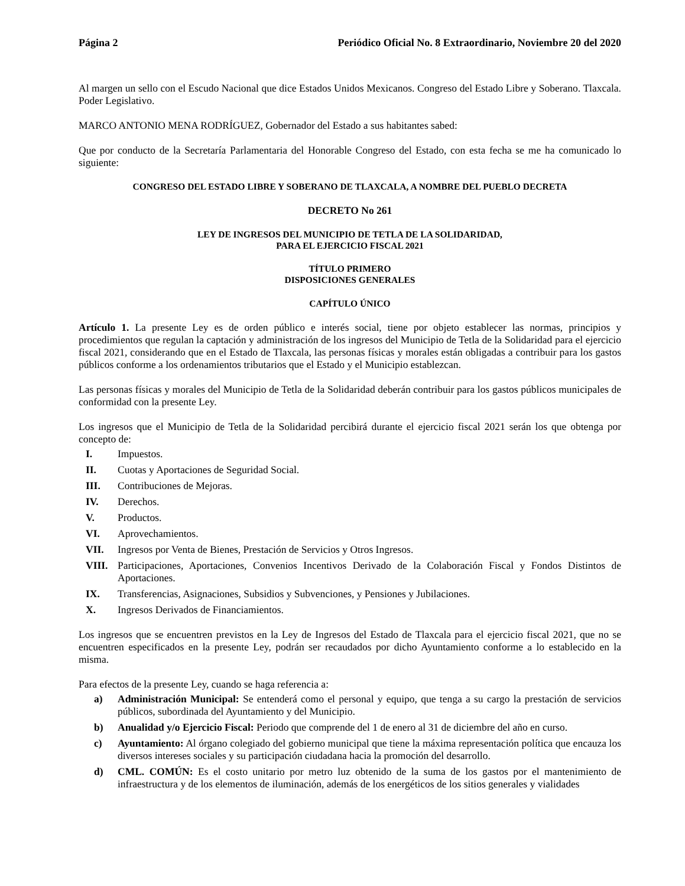Página 2 Periódico Oficial No. 8 Extraordinario, Noviembre 20 del 2020
Al margen un sello con el Escudo Nacional que dice Estados Unidos Mexicanos. Congreso del Estado Libre y Soberano. Tlaxcala. Poder Legislativo.
MARCO ANTONIO MENA RODRÍGUEZ, Gobernador del Estado a sus habitantes sabed:
Que por conducto de la Secretaría Parlamentaria del Honorable Congreso del Estado, con esta fecha se me ha comunicado lo siguiente:
CONGRESO DEL ESTADO LIBRE Y SOBERANO DE TLAXCALA, A NOMBRE DEL PUEBLO DECRETA
DECRETO No 261
LEY DE INGRESOS DEL MUNICIPIO DE TETLA DE LA SOLIDARIDAD,
PARA EL EJERCICIO FISCAL 2021
TÍTULO PRIMERO
DISPOSICIONES GENERALES
CAPÍTULO ÚNICO
Artículo 1. La presente Ley es de orden público e interés social, tiene por objeto establecer las normas, principios y procedimientos que regulan la captación y administración de los ingresos del Municipio de Tetla de la Solidaridad para el ejercicio fiscal 2021, considerando que en el Estado de Tlaxcala, las personas físicas y morales están obligadas a contribuir para los gastos públicos conforme a los ordenamientos tributarios que el Estado y el Municipio establezcan.
Las personas físicas y morales del Municipio de Tetla de la Solidaridad deberán contribuir para los gastos públicos municipales de conformidad con la presente Ley.
Los ingresos que el Municipio de Tetla de la Solidaridad percibirá durante el ejercicio fiscal 2021 serán los que obtenga por concepto de:
I. Impuestos.
II. Cuotas y Aportaciones de Seguridad Social.
III. Contribuciones de Mejoras.
IV. Derechos.
V. Productos.
VI. Aprovechamientos.
VII. Ingresos por Venta de Bienes, Prestación de Servicios y Otros Ingresos.
VIII. Participaciones, Aportaciones, Convenios Incentivos Derivado de la Colaboración Fiscal y Fondos Distintos de Aportaciones.
IX. Transferencias, Asignaciones, Subsidios y Subvenciones, y Pensiones y Jubilaciones.
X. Ingresos Derivados de Financiamientos.
Los ingresos que se encuentren previstos en la Ley de Ingresos del Estado de Tlaxcala para el ejercicio fiscal 2021, que no se encuentren especificados en la presente Ley, podrán ser recaudados por dicho Ayuntamiento conforme a lo establecido en la misma.
Para efectos de la presente Ley, cuando se haga referencia a:
a) Administración Municipal: Se entenderá como el personal y equipo, que tenga a su cargo la prestación de servicios públicos, subordinada del Ayuntamiento y del Municipio.
b) Anualidad y/o Ejercicio Fiscal: Periodo que comprende del 1 de enero al 31 de diciembre del año en curso.
c) Ayuntamiento: Al órgano colegiado del gobierno municipal que tiene la máxima representación política que encauza los diversos intereses sociales y su participación ciudadana hacia la promoción del desarrollo.
d) CML. COMÚN: Es el costo unitario por metro luz obtenido de la suma de los gastos por el mantenimiento de infraestructura y de los elementos de iluminación, además de los energéticos de los sitios generales y vialidades